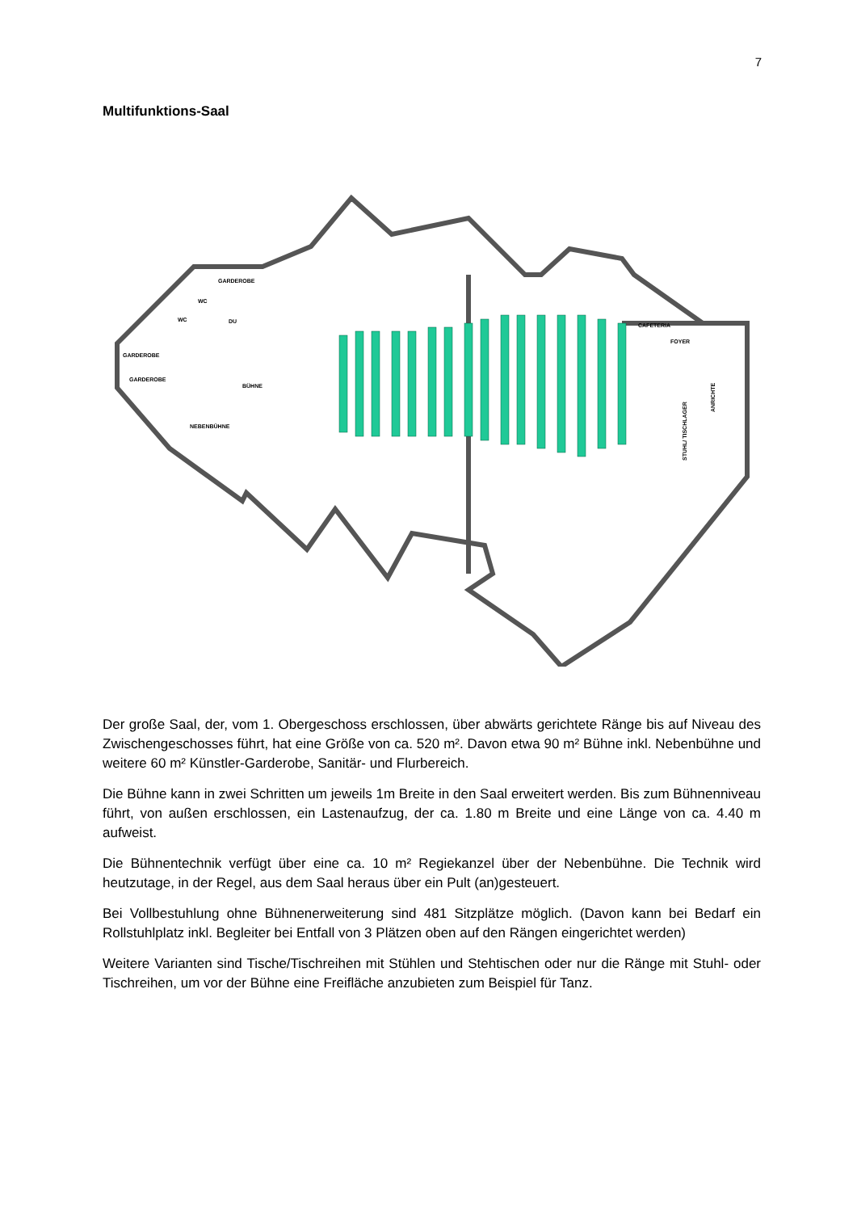7
Multifunktions-Saal
GARDEROBE
WC
WC
DU
GARDEROBE
GARDEROBE
BÜHNE
NEBENBÜHNE
FOYER
​
CAFETERIA
ANRICHTE
STUHL/ TISCHLAGER
Der große Saal, der, vom 1. Obergeschoss erschlossen, über abwärts gerichtete Ränge bis auf Niveau des Zwischengeschosses führt, hat eine Größe von ca. 520 m². Davon etwa 90 m² Bühne inkl. Nebenbühne und weitere 60 m² Künstler-Garderobe, Sanitär- und Flurbereich.
Die Bühne kann in zwei Schritten um jeweils 1m Breite in den Saal erweitert werden. Bis zum Bühnenniveau führt, von außen erschlossen, ein Lastenaufzug, der ca. 1.80 m Breite und eine Länge von ca. 4.40 m aufweist.
Die Bühnentechnik verfügt über eine ca. 10 m² Regiekanzel über der Nebenbühne. Die Technik wird heutzutage, in der Regel, aus dem Saal heraus über ein Pult (an)gesteuert.
Bei Vollbestuhlung ohne Bühnenerweiterung sind 481 Sitzplätze möglich. (Davon kann bei Bedarf ein Rollstuhlplatz inkl. Begleiter bei Entfall von 3 Plätzen oben auf den Rängen eingerichtet werden)
Weitere Varianten sind Tische/Tischreihen mit Stühlen und Stehtischen oder nur die Ränge mit Stuhl- oder Tischreihen, um vor der Bühne eine Freifläche anzubieten zum Beispiel für Tanz.